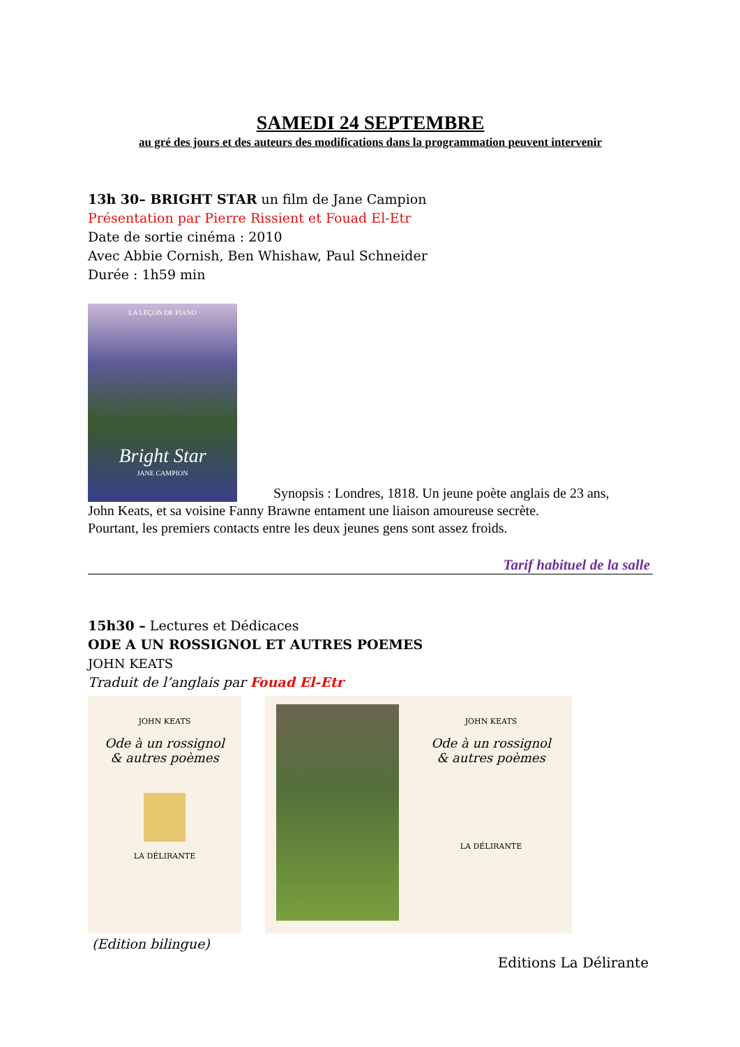SAMEDI 24 SEPTEMBRE
au gré des jours et des auteurs des modifications dans la programmation peuvent intervenir
13h 30– BRIGHT STAR un film de Jane Campion
Présentation par Pierre Rissient et Fouad El-Etr
Date de sortie cinéma : 2010
Avec Abbie Cornish, Ben Whishaw, Paul Schneider
Durée : 1h59 min
LA LEÇON DE PIANO
Bright Star
JANE CAMPION
Synopsis : Londres, 1818. Un jeune poète anglais de 23 ans,
John Keats, et sa voisine Fanny Brawne entament une liaison amoureuse secrète.
Pourtant, les premiers contacts entre les deux jeunes gens sont assez froids.
Tarif habituel de la salle
15h30 – Lectures et Dédicaces
ODE A UN ROSSIGNOL ET AUTRES POEMES
JOHN KEATS
Traduit de l’anglais par Fouad El-Etr
JOHN KEATS
Ode à un rossignol
& autres poèmes
LA DÉLIRANTE
JOHN KEATS
Ode à un rossignol
& autres poèmes
LA DÉLIRANTE
(Edition bilingue)
Editions La Délirante